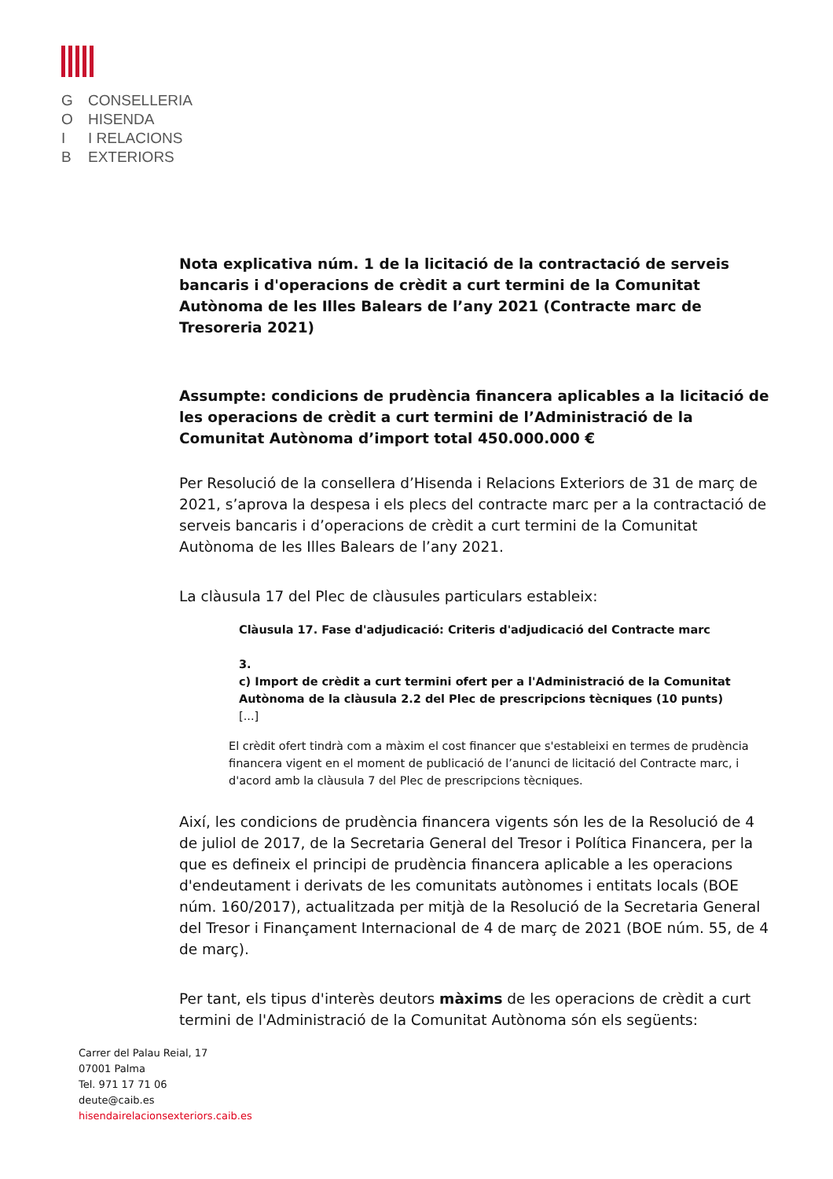G CONSELLERIA
O HISENDA
I I RELACIONS
B EXTERIORS
Nota explicativa núm. 1 de la licitació de la contractació de serveis bancaris i d'operacions de crèdit a curt termini de la Comunitat Autònoma de les Illes Balears de l’any 2021 (Contracte marc de Tresoreria 2021)
Assumpte: condicions de prudència financera aplicables a la licitació de les operacions de crèdit a curt termini de l’Administració de la Comunitat Autònoma d’import total 450.000.000 €
Per Resolució de la consellera d’Hisenda i Relacions Exteriors de 31 de març de 2021, s’aprova la despesa i els plecs del contracte marc per a la contractació de serveis bancaris i d’operacions de crèdit a curt termini de la Comunitat Autònoma de les Illes Balears de l’any 2021.
La clàusula 17 del Plec de clàusules particulars estableix:
Clàusula 17. Fase d'adjudicació: Criteris d'adjudicació del Contracte marc
3.
c) Import de crèdit a curt termini ofert per a l'Administració de la Comunitat Autònoma de la clàusula 2.2 del Plec de prescripcions tècniques (10 punts)
[...]
El crèdit ofert tindrà com a màxim el cost financer que s'estableixi en termes de prudència financera vigent en el moment de publicació de l’anunci de licitació del Contracte marc, i d'acord amb la clàusula 7 del Plec de prescripcions tècniques.
Així, les condicions de prudència financera vigents són les de la Resolució de 4 de juliol de 2017, de la Secretaria General del Tresor i Política Financera, per la que es defineix el principi de prudència financera aplicable a les operacions d'endeutament i derivats de les comunitats autònomes i entitats locals (BOE núm. 160/2017), actualitzada per mitjà de la Resolució de la Secretaria General del Tresor i Finançament Internacional de 4 de març de 2021 (BOE núm. 55, de 4 de març).
Per tant, els tipus d'interès deutors màxims de les operacions de crèdit a curt termini de l'Administració de la Comunitat Autònoma són els següents:
Carrer del Palau Reial, 17
07001 Palma
Tel. 971 17 71 06
deute@caib.es
hisendairelacionsexteriors.caib.es